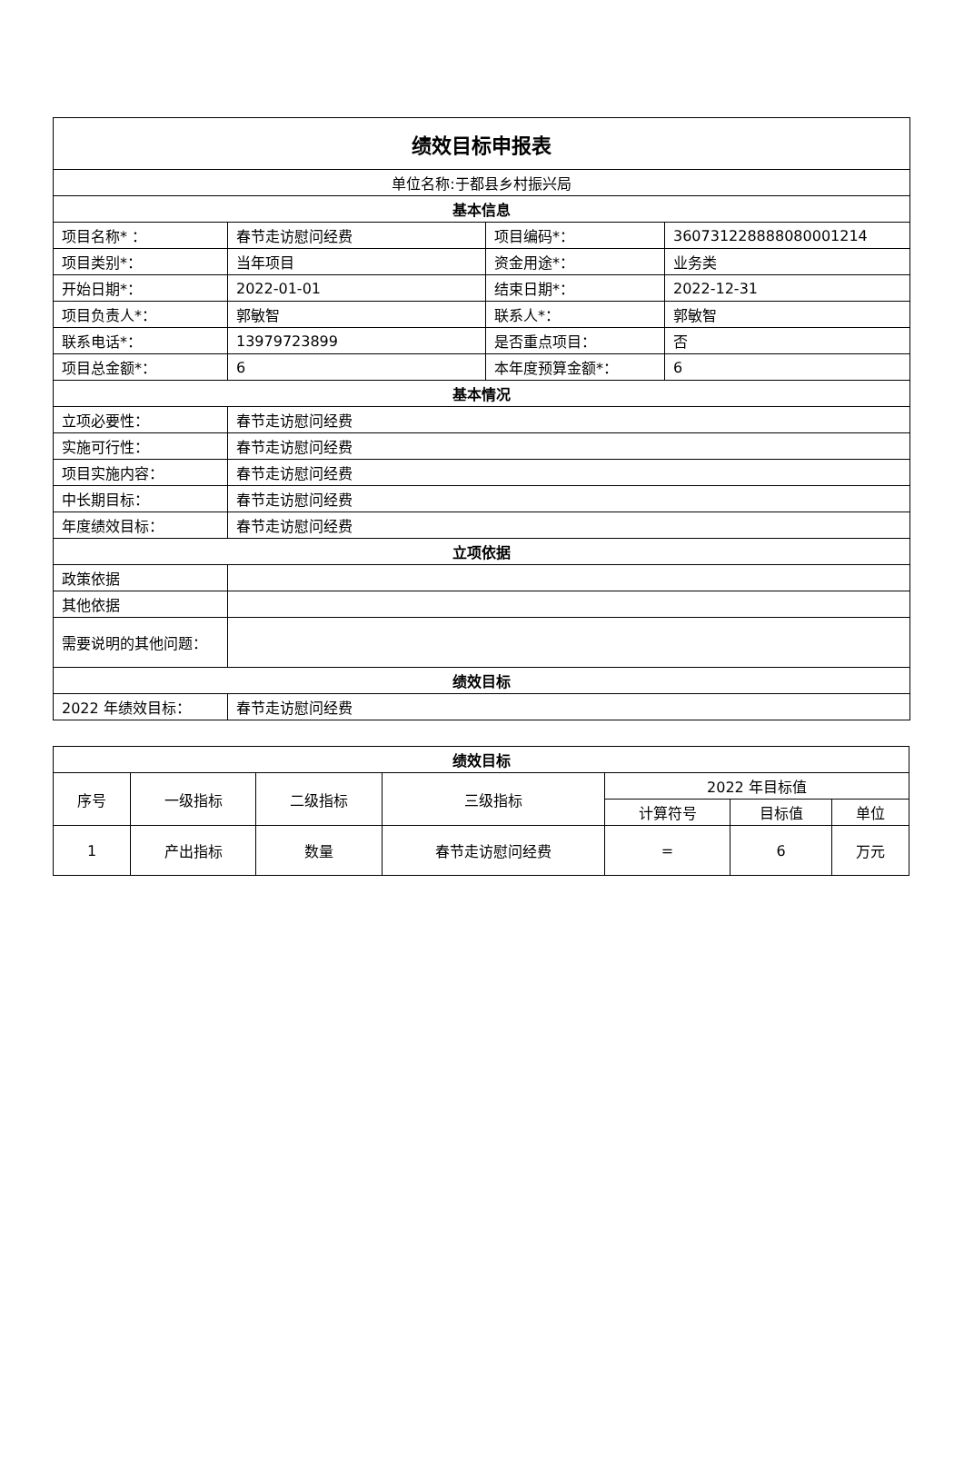| 绩效目标申报表 | | | |
| --- | --- | --- | --- |
| 单位名称:于都县乡村振兴局 | | | |
| 基本信息 | | | |
| 项目名称* ： | 春节走访慰问经费 | 项目编码*： | 360731228888080001214 |
| 项目类别*： | 当年项目 | 资金用途*： | 业务类 |
| 开始日期*： | 2022-01-01 | 结束日期*： | 2022-12-31 |
| 项目负责人*： | 郭敏智 | 联系人*： | 郭敏智 |
| 联系电话*： | 13979723899 | 是否重点项目： | 否 |
| 项目总金额*： | 6 | 本年度预算金额*： | 6 |
| 基本情况 | | | |
| 立项必要性： | 春节走访慰问经费 | | |
| 实施可行性： | 春节走访慰问经费 | | |
| 项目实施内容： | 春节走访慰问经费 | | |
| 中长期目标： | 春节走访慰问经费 | | |
| 年度绩效目标： | 春节走访慰问经费 | | |
| 立项依据 | | | |
| 政策依据 | | | |
| 其他依据 | | | |
| 需要说明的其他问题： | | | |
| 绩效目标 | | | |
| 2022 年绩效目标： | 春节走访慰问经费 | | |
| 绩效目标 | | | | | | |
| --- | --- | --- | --- | --- | --- | --- |
| 序号 | 一级指标 | 二级指标 | 三级指标 | 2022 年目标值 | | |
| | | | | 计算符号 | 目标值 | 单位 |
| 1 | 产出指标 | 数量 | 春节走访慰问经费 | = | 6 | 万元 |